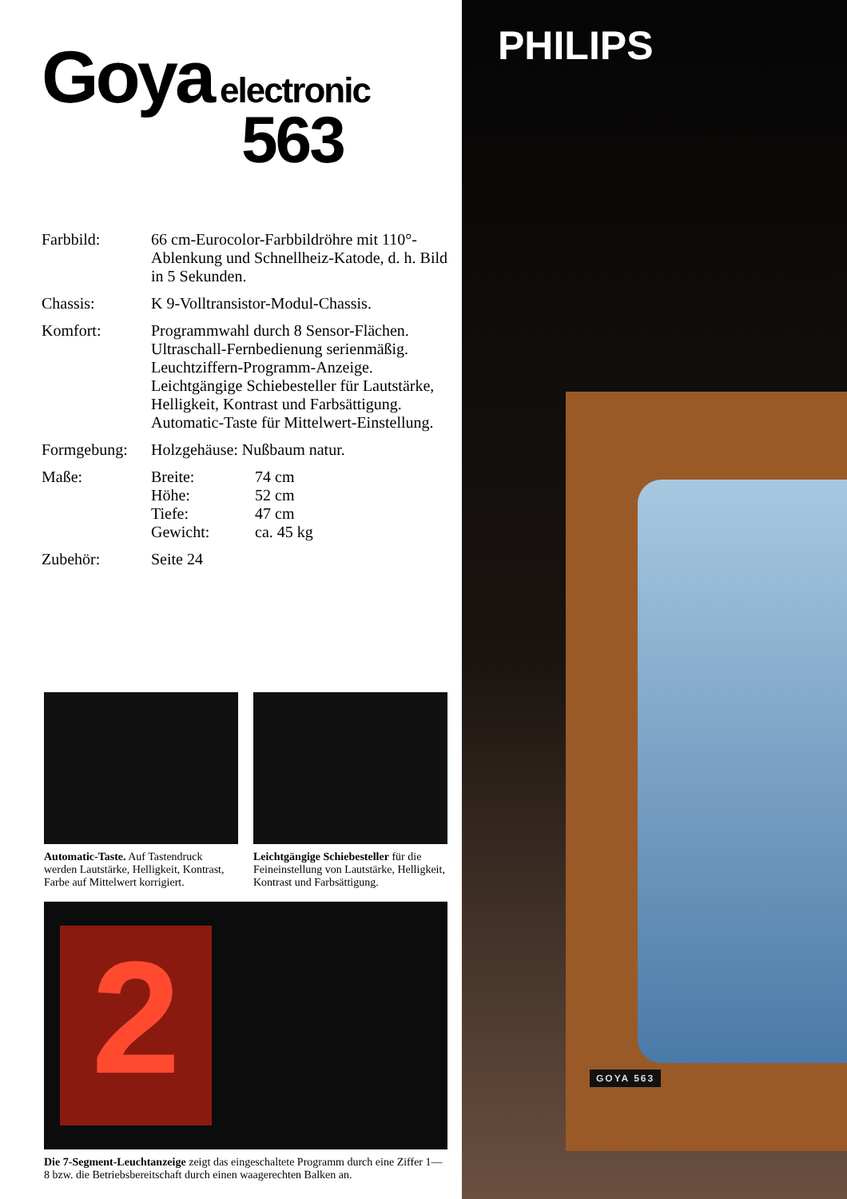Goya electronic
563
Farbbild: 66 cm-Eurocolor-Farbbildröhre mit 110°-Ablenkung und Schnellheiz-Katode, d. h. Bild in 5 Sekunden.
Chassis: K 9-Volltransistor-Modul-Chassis.
Komfort: Programmwahl durch 8 Sensor-Flächen. Ultraschall-Fernbedienung serienmäßig. Leuchtziffern-Programm-Anzeige. Leichtgängige Schiebesteller für Lautstärke, Helligkeit, Kontrast und Farbsättigung. Automatic-Taste für Mittelwert-Einstellung.
Formgebung: Holzgehäuse: Nußbaum natur.
Maße: Breite: 74 cm Höhe: 52 cm Tiefe: 47 cm Gewicht: ca. 45 kg
Zubehör: Seite 24
Automatic-Taste. Auf Tastendruck werden Lautstärke, Helligkeit, Kontrast, Farbe auf Mittelwert korrigiert.
Leichtgängige Schiebesteller für die Feineinstellung von Lautstärke, Helligkeit, Kontrast und Farbsättigung.
2
Die 7-Segment-Leuchtanzeige zeigt das eingeschaltete Programm durch eine Ziffer 1—8 bzw. die Betriebsbereitschaft durch einen waagerechten Balken an.
PHILIPS
GOYA 563